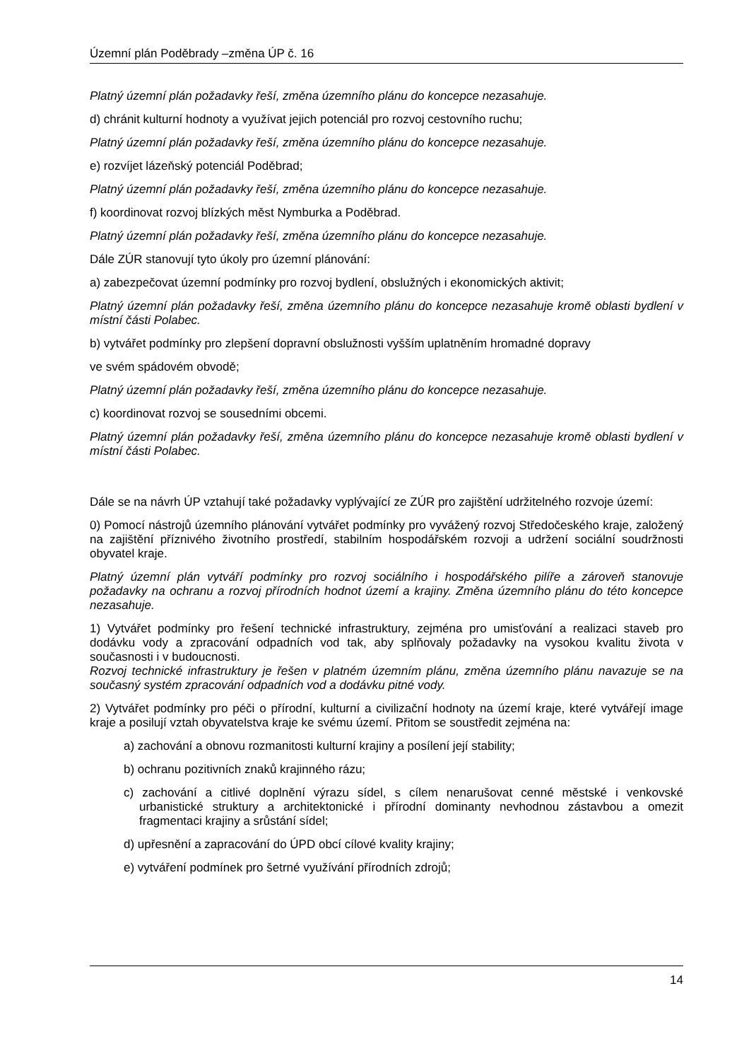Územní plán Poděbrady –změna ÚP č. 16
Platný územní plán požadavky řeší, změna územního plánu do koncepce nezasahuje.
d) chránit kulturní hodnoty a využívat jejich potenciál pro rozvoj cestovního ruchu;
Platný územní plán požadavky řeší, změna územního plánu do koncepce nezasahuje.
e) rozvíjet lázeňský potenciál Poděbrad;
Platný územní plán požadavky řeší, změna územního plánu do koncepce nezasahuje.
f) koordinovat rozvoj blízkých měst Nymburka a Poděbrad.
Platný územní plán požadavky řeší, změna územního plánu do koncepce nezasahuje.
Dále ZÚR stanovují tyto úkoly pro územní plánování:
a) zabezpečovat územní podmínky pro rozvoj bydlení, obslužných i ekonomických aktivit;
Platný územní plán požadavky řeší, změna územního plánu do koncepce nezasahuje kromě oblasti bydlení v místní části Polabec.
b) vytvářet podmínky pro zlepšení dopravní obslužnosti vyšším uplatněním hromadné dopravy
ve svém spádovém obvodě;
Platný územní plán požadavky řeší, změna územního plánu do koncepce nezasahuje.
c) koordinovat rozvoj se sousedními obcemi.
Platný územní plán požadavky řeší, změna územního plánu do koncepce nezasahuje kromě oblasti bydlení v místní části Polabec.
Dále se na návrh ÚP vztahují také požadavky vyplývající ze ZÚR pro zajištění udržitelného rozvoje území:
0) Pomocí nástrojů územního plánování vytvářet podmínky pro vyvážený rozvoj Středočeského kraje, založený na zajištění příznivého životního prostředí, stabilním hospodářském rozvoji a udržení sociální soudržnosti obyvatel kraje.
Platný územní plán vytváří podmínky pro rozvoj sociálního i hospodářského pilíře a zároveň stanovuje požadavky na ochranu a rozvoj přírodních hodnot území a krajiny. Změna územního plánu do této koncepce nezasahuje.
1) Vytvářet podmínky pro řešení technické infrastruktury, zejména pro umisťování a realizaci staveb pro dodávku vody a zpracování odpadních vod tak, aby splňovaly požadavky na vysokou kvalitu života v současnosti i v budoucnosti.
Rozvoj technické infrastruktury je řešen v platném územním plánu, změna územního plánu navazuje se na současný systém zpracování odpadních vod a dodávku pitné vody.
2) Vytvářet podmínky pro péči o přírodní, kulturní a civilizační hodnoty na území kraje, které vytvářejí image kraje a posilují vztah obyvatelstva kraje ke svému území. Přitom se soustředit zejména na:
a) zachování a obnovu rozmanitosti kulturní krajiny a posílení její stability;
b) ochranu pozitivních znaků krajinného rázu;
c) zachování a citlivé doplnění výrazu sídel, s cílem nenarušovat cenné městské i venkovské urbanistické struktury a architektonické i přírodní dominanty nevhodnou zástavbou a omezit fragmentaci krajiny a srůstání sídel;
d) upřesnění a zapracování do ÚPD obcí cílové kvality krajiny;
e) vytváření podmínek pro šetrné využívání přírodních zdrojů;
14